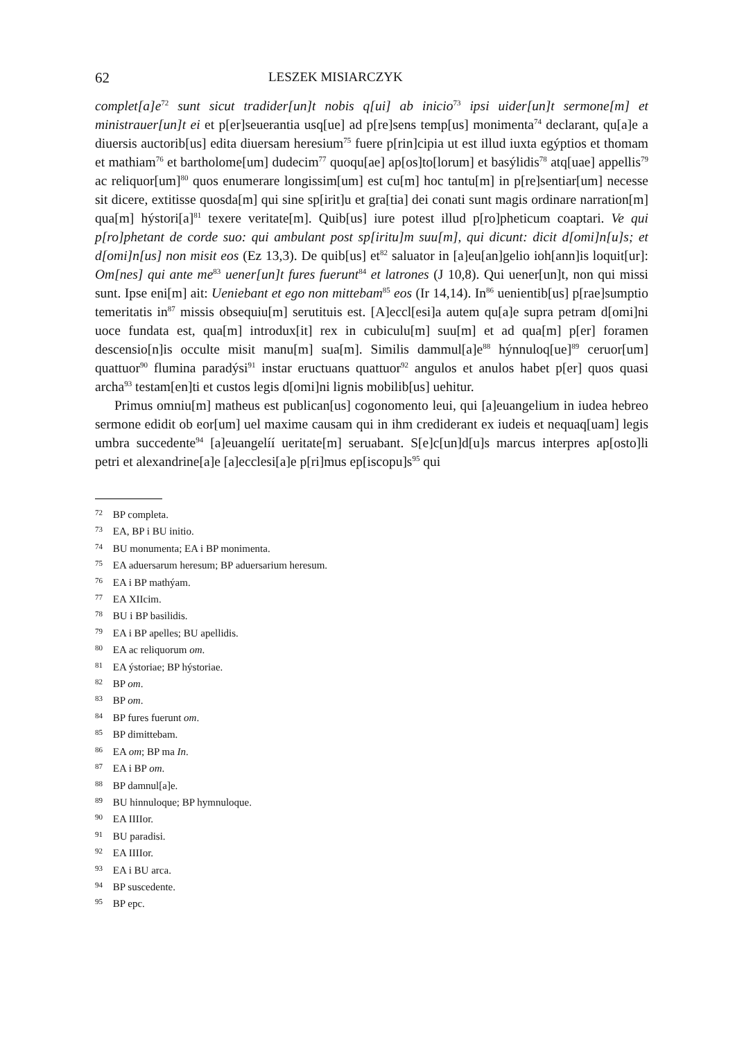62 LESZEK MISIARCZYK
complet[a]e<sup>72</sup> sunt sicut tradider[un]t nobis q[ui] ab inicio<sup>73</sup> ipsi uider[un]t sermone[m] et ministrauer[un]t ei et p[er]seuerantia usq[ue] ad p[re]sens temp[us] monimenta<sup>74</sup> declarant, qu[a]e a diuersis auctorib[us] edita diuersam heresium<sup>75</sup> fuere p[rin]cipia ut est illud iuxta egýptios et thomam et mathiam<sup>76</sup> et bartholome[um] dudecim<sup>77</sup> quoqu[ae] ap[os]to[lorum] et basýlidis<sup>78</sup> atq[uae] appellis<sup>79</sup> ac reliquor[um]<sup>80</sup> quos enumerare longissim[um] est cu[m] hoc tantu[m] in p[re]sentiar[um] necesse sit dicere, extitisse quosda[m] qui sine sp[irit]u et gra[tia] dei conati sunt magis ordinare narration[m] qua[m] hýstori[a]<sup>81</sup> texere veritate[m]. Quib[us] iure potest illud p[ro]pheticum coaptari. Ve qui p[ro]phetant de corde suo: qui ambulant post sp[iritu]m suu[m], qui dicunt: dicit d[omi]n[u]s; et d[omi]n[us] non misit eos (Ez 13,3). De quib[us] et<sup>82</sup> saluator in [a]eu[an]gelio ioh[ann]is loquit[ur]: Om[nes] qui ante me<sup>83</sup> uener[un]t fures fuerunt<sup>84</sup> et latrones (J 10,8). Qui uener[un]t, non qui missi sunt. Ipse eni[m] ait: Ueniebant et ego non mittebam<sup>85</sup> eos (Ir 14,14). In<sup>86</sup> uenientib[us] p[rae]sumptio temeritatis in<sup>87</sup> missis obsequiu[m] serutituis est. [A]eccl[esi]a autem qu[a]e supra petram d[omi]ni uoce fundata est, qua[m] introdux[it] rex in cubiculu[m] suu[m] et ad qua[m] p[er] foramen descensio[n]is occulte misit manu[m] sua[m]. Similis dammul[a]e<sup>88</sup> hýnnuloq[ue]<sup>89</sup> ceruor[um] quattuor<sup>90</sup> flumina paradýsi<sup>91</sup> instar eructuans quattuor<sup>92</sup> angulos et anulos habet p[er] quos quasi archa<sup>93</sup> testam[en]ti et custos legis d[omi]ni lignis mobilib[us] uehitur.
Primus omniu[m] matheus est publican[us] cogonomento leui, qui [a]euangelium in iudea hebreo sermone edidit ob eor[um] uel maxime causam qui in ihm crediderant ex iudeis et nequaq[uam] legis umbra succedente<sup>94</sup> [a]euangelíí ueritate[m] seruabant. S[e]c[un]d[u]s marcus interpres ap[osto]li petri et alexandrine[a]e [a]ecclesi[a]e p[ri]mus ep[iscopu]s<sup>95</sup> qui
72 BP completa.
73 EA, BP i BU initio.
74 BU monumenta; EA i BP monimenta.
75 EA aduersarum heresum; BP aduersarium heresum.
76 EA i BP mathýam.
77 EA XIIcim.
78 BU i BP basilidis.
79 EA i BP apelles; BU apellidis.
80 EA ac reliquorum om.
81 EA ýstoriae; BP hýstoriae.
82 BP om.
83 BP om.
84 BP fures fuerunt om.
85 BP dimittebam.
86 EA om; BP ma In.
87 EA i BP om.
88 BP damnul[a]e.
89 BU hinnuloque; BP hymnuloque.
90 EA IIIIor.
91 BU paradisi.
92 EA IIIIor.
93 EA i BU arca.
94 BP suscedente.
95 BP epc.